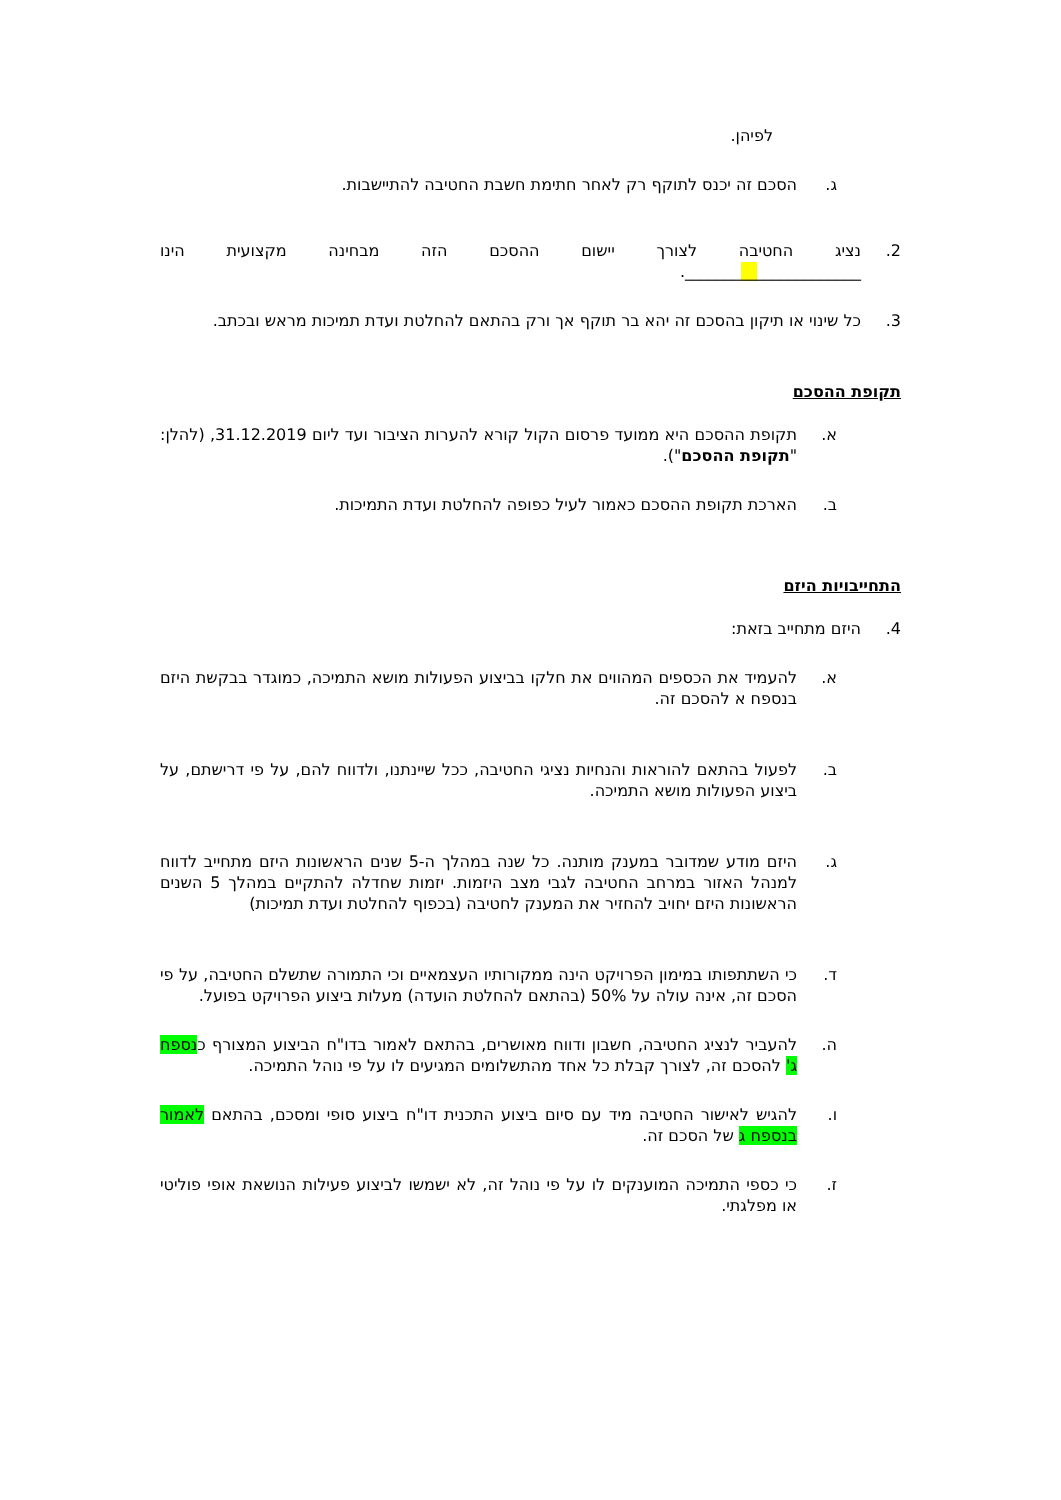לפיהן.
ג. הסכם זה יכנס לתוקף רק לאחר חתימת חשבת החטיבה להתיישבות.
2. נציג החטיבה לצורך יישום ההסכם הזה מבחינה מקצועית הינו
______________________.
3. כל שינוי או תיקון בהסכם זה יהא בר תוקף אך ורק בהתאם להחלטת ועדת תמיכות מראש ובכתב.
תקופת ההסכם
א. תקופת ההסכם היא ממועד פרסום הקול קורא להערות הציבור ועד ליום 31.12.2019, (להלן: "תקופת ההסכם").
ב. הארכת תקופת ההסכם כאמור לעיל כפופה להחלטת ועדת התמיכות.
התחייבויות היזם
4. היזם מתחייב בזאת:
א. להעמיד את הכספים המהווים את חלקו בביצוע הפעולות מושא התמיכה, כמוגדר בבקשת היזם בנספח א להסכם זה.
ב. לפעול בהתאם להוראות והנחיות נציגי החטיבה, ככל שיינתנו, ולדווח להם, על פי דרישתם, על ביצוע הפעולות מושא התמיכה.
ג. היזם מודע שמדובר במענק מותנה. כל שנה במהלך ה-5 שנים הראשונות היזם מתחייב לדווח למנהל האזור במרחב החטיבה לגבי מצב היזמות. יזמות שחדלה להתקיים במהלך 5 השנים הראשונות היזם יחויב להחזיר את המענק לחטיבה (בכפוף להחלטת ועדת תמיכות)
ד. כי השתתפותו במימון הפרויקט הינה ממקורותיו העצמאיים וכי התמורה שתשלם החטיבה, על פי הסכם זה, אינה עולה על 50% (בהתאם להחלטת הועדה) מעלות ביצוע הפרויקט בפועל.
ה. להעביר לנציג החטיבה, חשבון ודווח מאושרים, בהתאם לאמור בדו"ח הביצוע המצורף כנספח ג' להסכם זה, לצורך קבלת כל אחד מהתשלומים המגיעים לו על פי נוהל התמיכה.
ו. להגיש לאישור החטיבה מיד עם סיום ביצוע התכנית דו"ח ביצוע סופי ומסכם, בהתאם לאמור בנספח ג של הסכם זה.
ז. כי כספי התמיכה המוענקים לו על פי נוהל זה, לא ישמשו לביצוע פעילות הנושאת אופי פוליטי או מפלגתי.